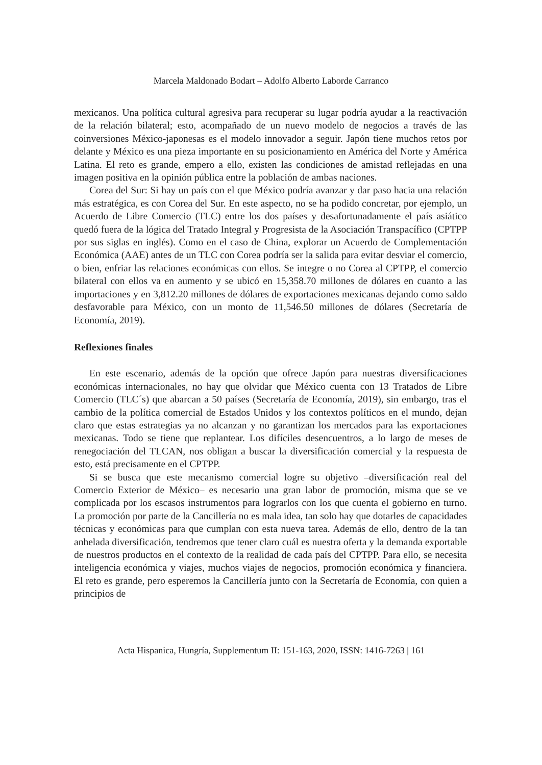Marcela Maldonado Bodart – Adolfo Alberto Laborde Carranco
mexicanos. Una política cultural agresiva para recuperar su lugar podría ayudar a la reactivación de la relación bilateral; esto, acompañado de un nuevo modelo de negocios a través de las coinversiones México-japonesas es el modelo innovador a seguir. Japón tiene muchos retos por delante y México es una pieza importante en su posicionamiento en América del Norte y América Latina. El reto es grande, empero a ello, existen las condiciones de amistad reflejadas en una imagen positiva en la opinión pública entre la población de ambas naciones.
Corea del Sur: Si hay un país con el que México podría avanzar y dar paso hacia una relación más estratégica, es con Corea del Sur. En este aspecto, no se ha podido concretar, por ejemplo, un Acuerdo de Libre Comercio (TLC) entre los dos países y desafortunadamente el país asiático quedó fuera de la lógica del Tratado Integral y Progresista de la Asociación Transpacífico (CPTPP por sus siglas en inglés). Como en el caso de China, explorar un Acuerdo de Complementación Económica (AAE) antes de un TLC con Corea podría ser la salida para evitar desviar el comercio, o bien, enfriar las relaciones económicas con ellos. Se integre o no Corea al CPTPP, el comercio bilateral con ellos va en aumento y se ubicó en 15,358.70 millones de dólares en cuanto a las importaciones y en 3,812.20 millones de dólares de exportaciones mexicanas dejando como saldo desfavorable para México, con un monto de 11,546.50 millones de dólares (Secretaría de Economía, 2019).
Reflexiones finales
En este escenario, además de la opción que ofrece Japón para nuestras diversificaciones económicas internacionales, no hay que olvidar que México cuenta con 13 Tratados de Libre Comercio (TLC´s) que abarcan a 50 países (Secretaría de Economía, 2019), sin embargo, tras el cambio de la política comercial de Estados Unidos y los contextos políticos en el mundo, dejan claro que estas estrategias ya no alcanzan y no garantizan los mercados para las exportaciones mexicanas. Todo se tiene que replantear. Los difíciles desencuentros, a lo largo de meses de renegociación del TLCAN, nos obligan a buscar la diversificación comercial y la respuesta de esto, está precisamente en el CPTPP.
Si se busca que este mecanismo comercial logre su objetivo –diversificación real del Comercio Exterior de México– es necesario una gran labor de promoción, misma que se ve complicada por los escasos instrumentos para lograrlos con los que cuenta el gobierno en turno. La promoción por parte de la Cancillería no es mala idea, tan solo hay que dotarles de capacidades técnicas y económicas para que cumplan con esta nueva tarea. Además de ello, dentro de la tan anhelada diversificación, tendremos que tener claro cuál es nuestra oferta y la demanda exportable de nuestros productos en el contexto de la realidad de cada país del CPTPP. Para ello, se necesita inteligencia económica y viajes, muchos viajes de negocios, promoción económica y financiera. El reto es grande, pero esperemos la Cancillería junto con la Secretaría de Economía, con quien a principios de
Acta Hispanica, Hungría, Supplementum II: 151-163, 2020, ISSN: 1416-7263 | 161